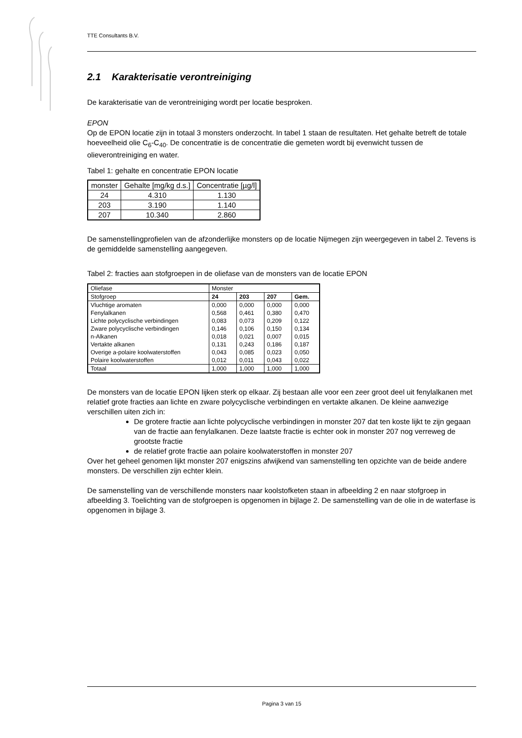TTE Consultants B.V.
2.1 Karakterisatie verontreiniging
De karakterisatie van de verontreiniging wordt per locatie besproken.
EPON
Op de EPON locatie zijn in totaal 3 monsters onderzocht. In tabel 1 staan de resultaten. Het gehalte betreft de totale hoeveelheid olie C<sub>6</sub>-C<sub>40</sub>. De concentratie is de concentratie die gemeten wordt bij evenwicht tussen de olieverontreiniging en water.
Tabel 1: gehalte en concentratie EPON locatie
| monster | Gehalte [mg/kg d.s.] | Concentratie [µg/l] |
| --- | --- | --- |
| 24 | 4.310 | 1.130 |
| 203 | 3.190 | 1.140 |
| 207 | 10.340 | 2.860 |
De samenstellingprofielen van de afzonderlijke monsters op de locatie Nijmegen zijn weergegeven in tabel 2. Tevens is de gemiddelde samenstelling aangegeven.
Tabel 2: fracties aan stofgroepen in de oliefase van de monsters van de locatie EPON
| Oliefase | Monster | | | |
| Stofgroep | 24 | 203 | 207 | Gem. |
| Vluchtige aromaten | 0,000 | 0,000 | 0,000 | 0,000 |
| Fenylalkanen | 0,568 | 0,461 | 0,380 | 0,470 |
| Lichte polycyclische verbindingen | 0,083 | 0,073 | 0,209 | 0,122 |
| Zware polycyclische verbindingen | 0,146 | 0,106 | 0,150 | 0,134 |
| n-Alkanen | 0,018 | 0,021 | 0,007 | 0,015 |
| Vertakte alkanen | 0,131 | 0,243 | 0,186 | 0,187 |
| Overige a-polaire koolwaterstoffen | 0,043 | 0,085 | 0,023 | 0,050 |
| Polaire koolwaterstoffen | 0,012 | 0,011 | 0,043 | 0,022 |
| Totaal | 1,000 | 1,000 | 1,000 | 1,000 |
De monsters van de locatie EPON lijken sterk op elkaar. Zij bestaan alle voor een zeer groot deel uit fenylalkanen met relatief grote fracties aan lichte en zware polycyclische verbindingen en vertakte alkanen. De kleine aanwezige verschillen uiten zich in:
De grotere fractie aan lichte polycyclische verbindingen in monster 207 dat ten koste lijkt te zijn gegaan van de fractie aan fenylalkanen. Deze laatste fractie is echter ook in monster 207 nog verreweg de grootste fractie
de relatief grote fractie aan polaire koolwaterstoffen in monster 207
Over het geheel genomen lijkt monster 207 enigszins afwijkend van samenstelling ten opzichte van de beide andere monsters. De verschillen zijn echter klein.
De samenstelling van de verschillende monsters naar koolstofketen staan in afbeelding 2 en naar stofgroep in afbeelding 3. Toelichting van de stofgroepen is opgenomen in bijlage 2. De samenstelling van de olie in de waterfase is opgenomen in bijlage 3.
Pagina 3 van 15